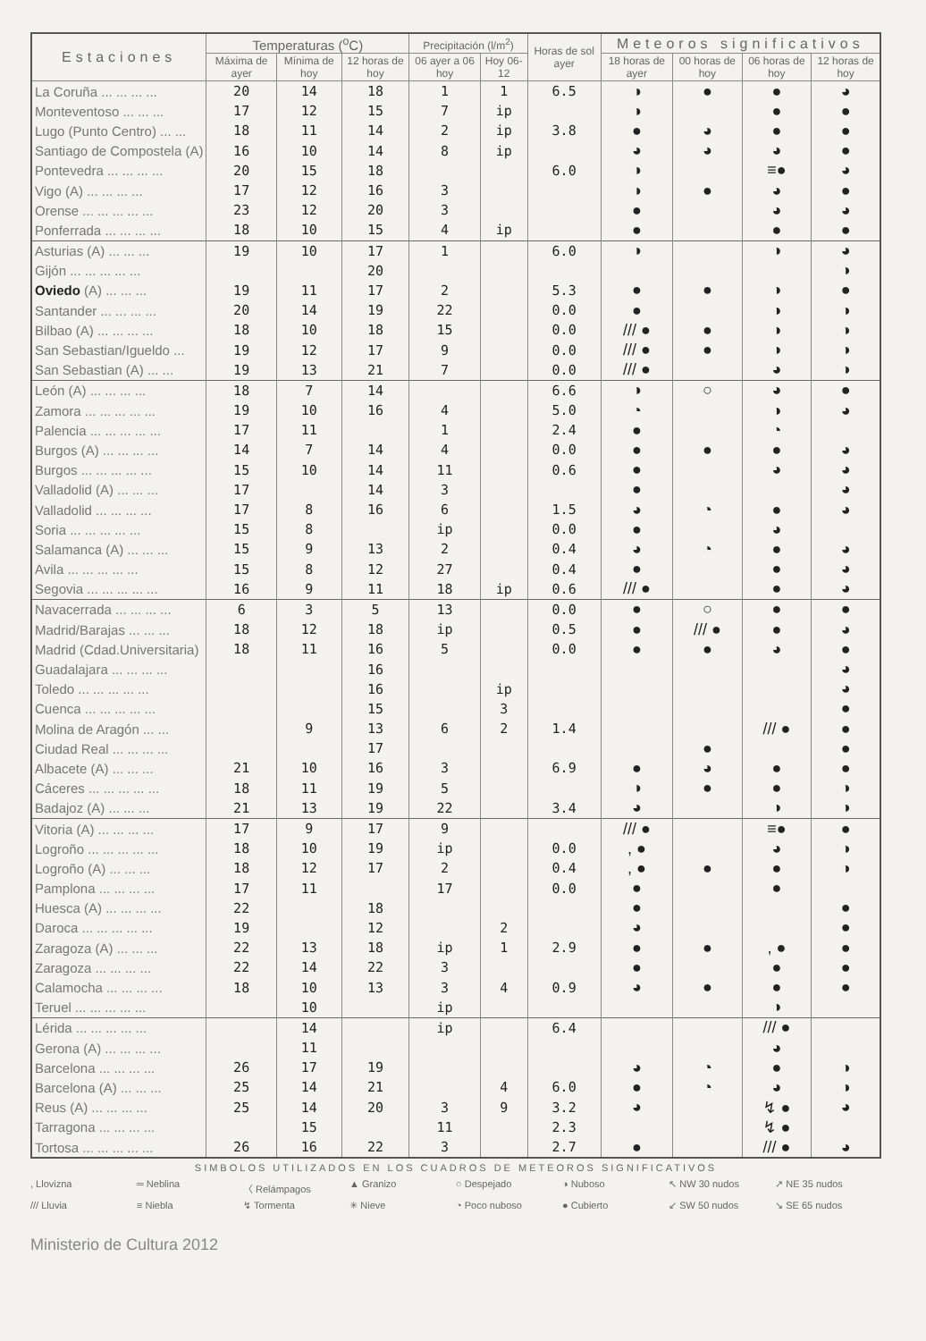| Estaciones | Temperaturas (<sup>o</sup>C) | | | Precipitación (l/m<sup>2</sup>) | | Horas de sol ayer | Meteoros significativos | | | |
| --- | --- | --- | --- | --- | --- | --- | --- | --- | --- | --- |
| | Máxima de ayer | Mínima de hoy | 12 horas de hoy | 06 ayer a 06 hoy | Hoy 06-12 | | 18 horas de ayer | 00 horas de hoy | 06 horas de hoy | 12 horas de hoy |
| La Coruña ... ... ... ... | 20 | 14 | 18 | 1 | 1 | 6.5 | ◑ | ● | ● | ◕ |
| Monteventoso ... ... ... | 17 | 12 | 15 | 7 | ip | | ◑ | | ● | ● |
| Lugo (Punto Centro) ... ... | 18 | 11 | 14 | 2 | ip | 3.8 | ● | ◕ | ● | ● |
| Santiago de Compostela (A) | 16 | 10 | 14 | 8 | ip | | ◕ | ◕ | ◕ | ● |
| Pontevedra ... ... ... ... | 20 | 15 | 18 | | | 6.0 | ◑ | | ≡● | ◕ |
| Vigo (A) ... ... ... ... | 17 | 12 | 16 | 3 | | | ◑ | ● | ◕ | ● |
| Orense ... ... ... ... ... | 23 | 12 | 20 | 3 | | | ● | | ◕ | ◕ |
| Ponferrada ... ... ... ... | 18 | 10 | 15 | 4 | ip | | ● | | ● | ● |
| Asturias (A) ... ... ... | 19 | 10 | 17 | 1 | | 6.0 | ◑ | | ◑ | ◕ |
| Gijón ... ... ... ... ... | | | 20 | | | | | | | ◑ |
| Oviedo (A) ... ... ... | 19 | 11 | 17 | 2 | | 5.3 | ● | ● | ◑ | ● |
| Santander ... ... ... ... | 20 | 14 | 19 | 22 | | 0.0 | ● | | ◑ | ◑ |
| Bilbao (A) ... ... ... ... | 18 | 10 | 18 | 15 | | 0.0 | /// ● | ● | ◑ | ◑ |
| San Sebastian/Igueldo ... | 19 | 12 | 17 | 9 | | 0.0 | /// ● | ● | ◑ | ◑ |
| San Sebastian (A) ... ... | 19 | 13 | 21 | 7 | | 0.0 | /// ● | | ◕ | ◑ |
| León (A) ... ... ... ... | 18 | 7 | 14 | | | 6.6 | ◑ | ○ | ◕ | ● |
| Zamora ... ... ... ... ... | 19 | 10 | 16 | 4 | | 5.0 | ◔ | | ◑ | ◕ |
| Palencia ... ... ... ... ... | 17 | 11 | | 1 | | 2.4 | ● | | ◔ | |
| Burgos (A) ... ... ... ... | 14 | 7 | 14 | 4 | | 0.0 | ● | ● | ● | ◕ |
| Burgos ... ... ... ... ... | 15 | 10 | 14 | 11 | | 0.6 | ● | | ◕ | ◕ |
| Valladolid (A) ... ... ... | 17 | | 14 | 3 | | | ● | | | ◕ |
| Valladolid ... ... ... ... | 17 | 8 | 16 | 6 | | 1.5 | ◕ | ◔ | ● | ◕ |
| Soria ... ... ... ... ... | 15 | 8 | | ip | | 0.0 | ● | | ◕ | |
| Salamanca (A) ... ... ... | 15 | 9 | 13 | 2 | | 0.4 | ◕ | ◔ | ● | ◕ |
| Avila ... ... ... ... ... | 15 | 8 | 12 | 27 | | 0.4 | ● | | ● | ◕ |
| Segovia ... ... ... ... ... | 16 | 9 | 11 | 18 | ip | 0.6 | /// ● | | ● | ◕ |
| Navacerrada ... ... ... ... | 6 | 3 | 5 | 13 | | 0.0 | ● | ○ | ● | ● |
| Madrid/Barajas ... ... ... | 18 | 12 | 18 | ip | | 0.5 | ● | /// ● | ● | ◕ |
| Madrid (Cdad.Universitaria) | 18 | 11 | 16 | 5 | | 0.0 | ● | ● | ◕ | ● |
| Guadalajara ... ... ... ... | | | 16 | | | | | | | ◕ |
| Toledo ... ... ... ... ... | | | 16 | | ip | | | | | ◕ |
| Cuenca ... ... ... ... ... | | | 15 | | 3 | | | | | ● |
| Molina de Aragón ... ... | | 9 | 13 | 6 | 2 | 1.4 | | | /// ● | ● |
| Ciudad Real ... ... ... ... | | | 17 | | | | | ● | | ● |
| Albacete (A) ... ... ... | 21 | 10 | 16 | 3 | | 6.9 | ● | ◕ | ● | ● |
| Cáceres ... ... ... ... ... | 18 | 11 | 19 | 5 | | | ◑ | ● | ● | ◑ |
| Badajoz (A) ... ... ... | 21 | 13 | 19 | 22 | | 3.4 | ◕ | | ◑ | ◑ |
| Vitoria (A) ... ... ... ... | 17 | 9 | 17 | 9 | | | /// ● | | ≡● | ● |
| Logroño ... ... ... ... ... | 18 | 10 | 19 | ip | | 0.0 | , ● | | ◕ | ◑ |
| Logroño (A) ... ... ... | 18 | 12 | 17 | 2 | | 0.4 | , ● | ● | ● | ◑ |
| Pamplona ... ... ... ... | 17 | 11 | | 17 | | 0.0 | ● | | ● | |
| Huesca (A) ... ... ... ... | 22 | | 18 | | | | ● | | | ● |
| Daroca ... ... ... ... ... | 19 | | 12 | | 2 | | ◕ | | | ● |
| Zaragoza (A) ... ... ... | 22 | 13 | 18 | ip | 1 | 2.9 | ● | ● | , ● | ● |
| Zaragoza ... ... ... ... | 22 | 14 | 22 | 3 | | | ● | | ● | ● |
| Calamocha ... ... ... ... | 18 | 10 | 13 | 3 | 4 | 0.9 | ◕ | ● | ● | ● |
| Teruel ... ... ... ... ... | | 10 | | ip | | | | | ◑ | |
| Lérida ... ... ... ... ... | | 14 | | ip | | 6.4 | | | /// ● | |
| Gerona (A) ... ... ... ... | | 11 | | | | | | | ◕ | |
| Barcelona ... ... ... ... | 26 | 17 | 19 | | | | ◕ | ◔ | ● | ◑ |
| Barcelona (A) ... ... ... | 25 | 14 | 21 | | 4 | 6.0 | ● | ◔ | ◕ | ◑ |
| Reus (A) ... ... ... ... | 25 | 14 | 20 | 3 | 9 | 3.2 | ◕ | | ↯ ● | ◕ |
| Tarragona ... ... ... ... | | 15 | | 11 | | 2.3 | | | ↯ ● | |
| Tortosa ... ... ... ... ... | 26 | 16 | 22 | 3 | | 2.7 | ● | | /// ● | ◕ |
SIMBOLOS UTILIZADOS EN LOS CUADROS DE METEOROS SIGNIFICATIVOS
, Llovizna ═ Neblina 〈 Relámpagos ▲ Granizo ○ Despejado ◑ Nuboso ↖ NW 30 nudos ↗ NE 35 nudos /// Lluvia ≡ Niebla ↯ Tormenta ✳ Nieve ◔ Poco nuboso ● Cubierto ↙ SW 50 nudos ↘ SE 65 nudos
Ministerio de Cultura 2012